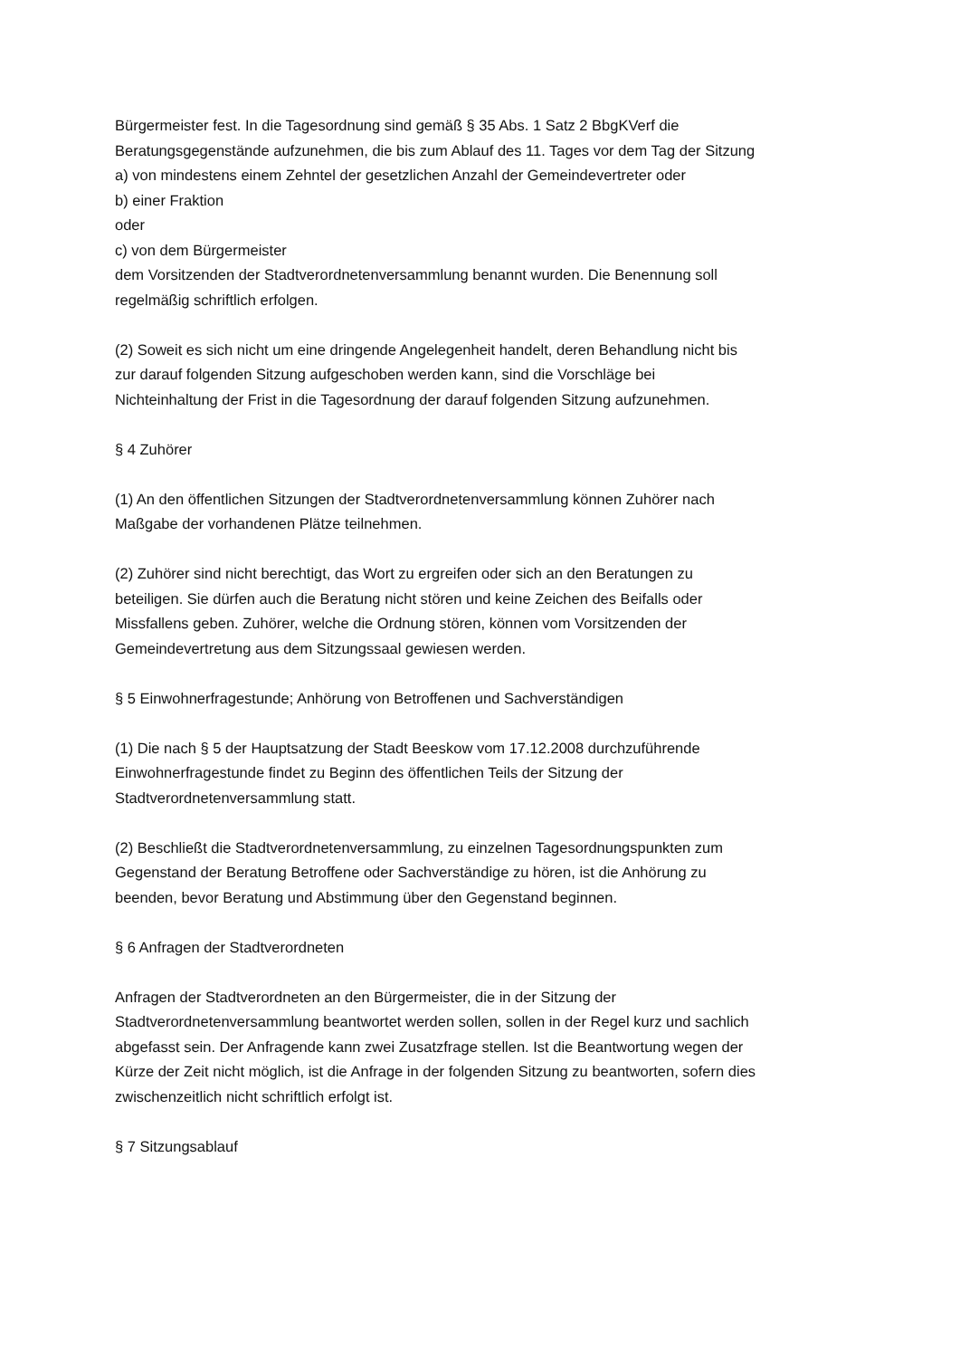Bürgermeister fest. In die Tagesordnung sind gemäß § 35 Abs. 1 Satz 2 BbgKVerf die Beratungsgegenstände aufzunehmen, die bis zum Ablauf des 11. Tages vor dem Tag der Sitzung
a) von mindestens einem Zehntel der gesetzlichen Anzahl der Gemeindevertreter oder
b) einer Fraktion
oder
c) von dem Bürgermeister
dem Vorsitzenden der Stadtverordnetenversammlung benannt wurden. Die Benennung soll regelmäßig schriftlich erfolgen.
(2) Soweit es sich nicht um eine dringende Angelegenheit handelt, deren Behandlung nicht bis zur darauf folgenden Sitzung aufgeschoben werden kann, sind die Vorschläge bei Nichteinhaltung der Frist in die Tagesordnung der darauf folgenden Sitzung aufzunehmen.
§ 4 Zuhörer
(1) An den öffentlichen Sitzungen der Stadtverordnetenversammlung können Zuhörer nach Maßgabe der vorhandenen Plätze teilnehmen.
(2) Zuhörer sind nicht berechtigt, das Wort zu ergreifen oder sich an den Beratungen zu beteiligen. Sie dürfen auch die Beratung nicht stören und keine Zeichen des Beifalls oder Missfallens geben. Zuhörer, welche die Ordnung stören, können vom Vorsitzenden der Gemeindevertretung aus dem Sitzungssaal gewiesen werden.
§ 5 Einwohnerfragestunde; Anhörung von Betroffenen und Sachverständigen
(1) Die nach § 5 der Hauptsatzung der Stadt Beeskow vom 17.12.2008 durchzuführende Einwohnerfragestunde findet zu Beginn des öffentlichen Teils der Sitzung der Stadtverordnetenversammlung statt.
(2) Beschließt die Stadtverordnetenversammlung, zu einzelnen Tagesordnungspunkten zum Gegenstand der Beratung Betroffene oder Sachverständige zu hören, ist die Anhörung zu beenden, bevor Beratung und Abstimmung über den Gegenstand beginnen.
§ 6 Anfragen der Stadtverordneten
Anfragen der Stadtverordneten an den Bürgermeister, die in der Sitzung der Stadtverordnetenversammlung beantwortet werden sollen, sollen in der Regel kurz und sachlich abgefasst sein. Der Anfragende kann zwei Zusatzfrage stellen. Ist die Beantwortung wegen der Kürze der Zeit nicht möglich, ist die Anfrage in der folgenden Sitzung zu beantworten, sofern dies zwischenzeitlich nicht schriftlich erfolgt ist.
§ 7 Sitzungsablauf